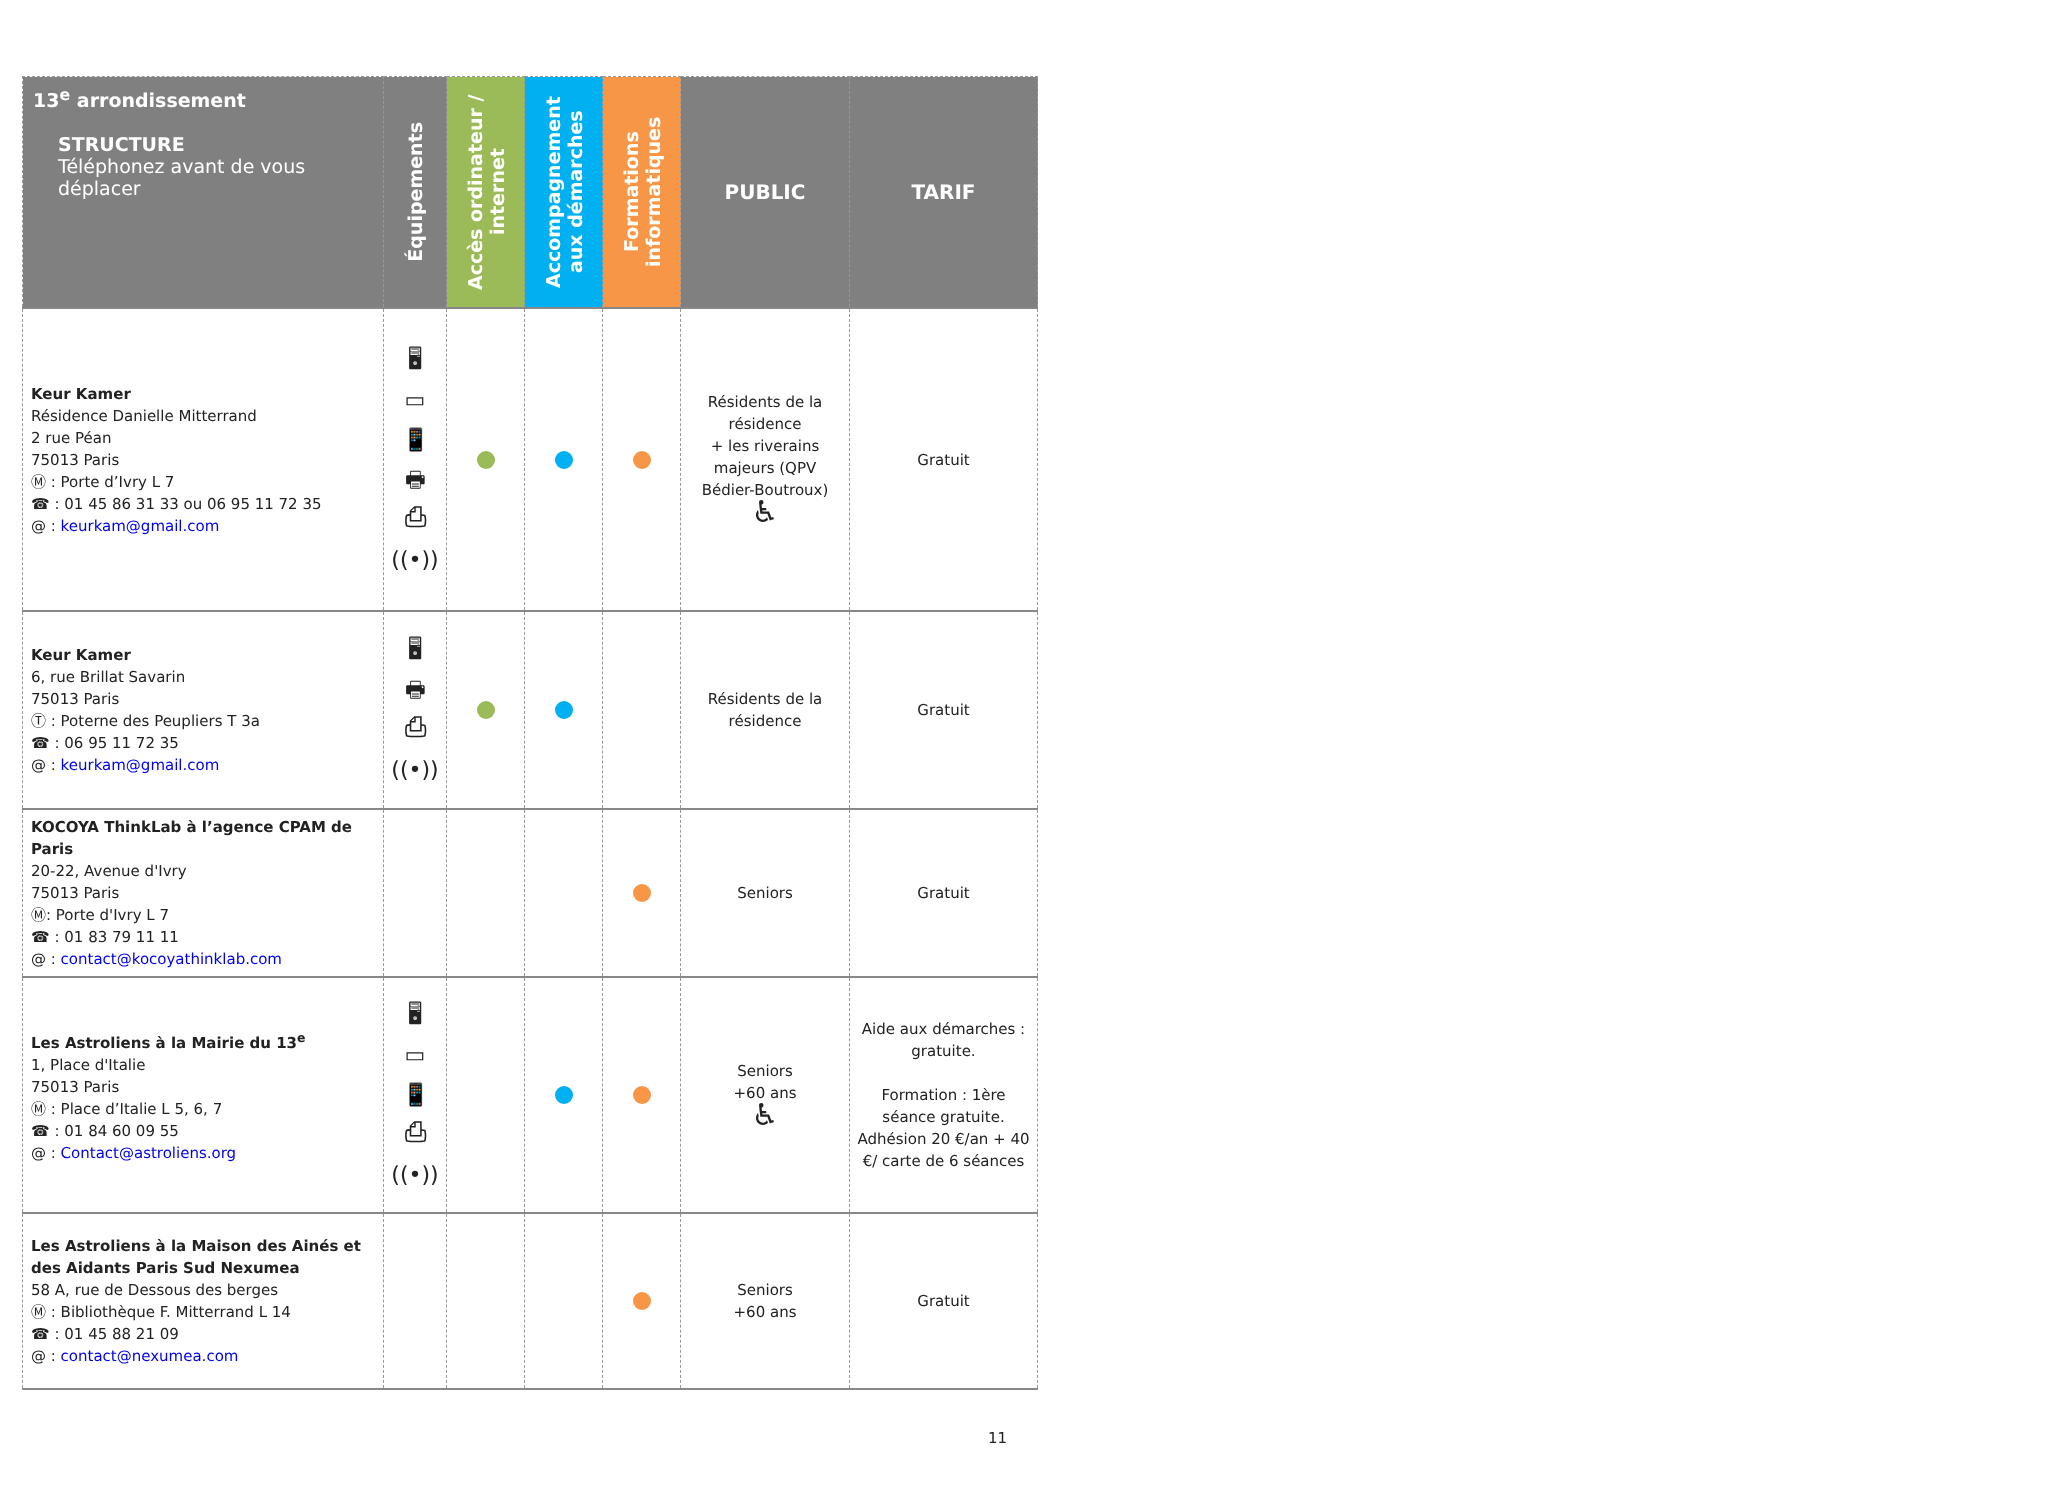| 13<sup>e</sup> arrondissement STRUCTURE Téléphonez avant de vous déplacer | Équipements | Accès ordinateur / internet | Accompagnement aux démarches | Formations informatiques | PUBLIC | TARIF |
| --- | --- | --- | --- | --- | --- | --- |
| Keur Kamer Résidence Danielle Mitterrand 2 rue Péan 75013 Paris Ⓜ : Porte d’Ivry L 7 ☎ : 01 45 86 31 33 ou 06 95 11 72 35 @ : keurkam@gmail.com | 🖥 ▭ 📱 🖶 ⎙ ((•)) | | | | Résidents de la résidence + les riverains majeurs (QPV Bédier-Boutroux) ♿ | Gratuit |
| Keur Kamer 6, rue Brillat Savarin 75013 Paris Ⓣ : Poterne des Peupliers T 3a ☎ : 06 95 11 72 35 @ : keurkam@gmail.com | 🖥 🖶 ⎙ ((•)) | | | | Résidents de la résidence | Gratuit |
| KOCOYA ThinkLab à l’agence CPAM de Paris 20-22, Avenue d'Ivry 75013 Paris Ⓜ: Porte d'Ivry L 7 ☎ : 01 83 79 11 11 @ : contact@kocoyathinklab.com | | | | | Seniors | Gratuit |
| Les Astroliens à la Mairie du 13<sup>e</sup> 1, Place d'Italie 75013 Paris Ⓜ : Place d’Italie L 5, 6, 7 ☎ : 01 84 60 09 55 @ : Contact@astroliens.org | 🖥 ▭ 📱 ⎙ ((•)) | | | | Seniors +60 ans ♿ | Aide aux démarches : gratuite. Formation : 1ère séance gratuite. Adhésion 20 €/an + 40 €/ carte de 6 séances |
| Les Astroliens à la Maison des Ainés et des Aidants Paris Sud Nexumea 58 A, rue de Dessous des berges Ⓜ : Bibliothèque F. Mitterrand L 14 ☎ : 01 45 88 21 09 @ : contact@nexumea.com | | | | | Seniors +60 ans | Gratuit |
11